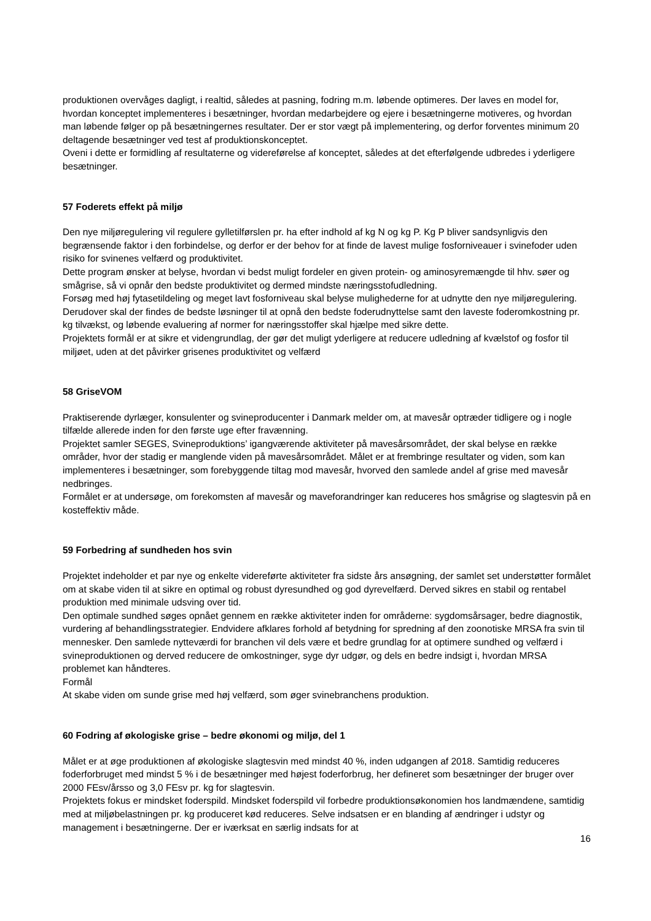produktionen overvåges dagligt, i realtid, således at pasning, fodring m.m. løbende optimeres. Der laves en model for, hvordan konceptet implementeres i besætninger, hvordan medarbejdere og ejere i besætningerne motiveres, og hvordan man løbende følger op på besætningernes resultater. Der er stor vægt på implementering, og derfor forventes minimum 20 deltagende besætninger ved test af produktionskonceptet.
Oveni i dette er formidling af resultaterne og videreførelse af konceptet, således at det efterfølgende udbredes i yderligere besætninger.
57 Foderets effekt på miljø
Den nye miljøregulering vil regulere gylletilførslen pr. ha efter indhold af kg N og kg P. Kg P bliver sandsynligvis den begrænsende faktor i den forbindelse, og derfor er der behov for at finde de lavest mulige fosforniveauer i svinefoder uden risiko for svinenes velfærd og produktivitet.
Dette program ønsker at belyse, hvordan vi bedst muligt fordeler en given protein- og aminosyremængde til hhv. søer og smågrise, så vi opnår den bedste produktivitet og dermed mindste næringsstofudledning.
Forsøg med høj fytasetildeling og meget lavt fosforniveau skal belyse mulighederne for at udnytte den nye miljøregulering. Derudover skal der findes de bedste løsninger til at opnå den bedste foderudnyttelse samt den laveste foderomkostning pr. kg tilvækst, og løbende evaluering af normer for næringsstoffer skal hjælpe med sikre dette.
Projektets formål er at sikre et videngrundlag, der gør det muligt yderligere at reducere udledning af kvælstof og fosfor til miljøet, uden at det påvirker grisenes produktivitet og velfærd
58 GriseVOM
Praktiserende dyrlæger, konsulenter og svineproducenter i Danmark melder om, at mavesår optræder tidligere og i nogle tilfælde allerede inden for den første uge efter fravænning.
Projektet samler SEGES, Svineproduktions’ igangværende aktiviteter på mavesårsområdet, der skal belyse en række områder, hvor der stadig er manglende viden på mavesårsområdet. Målet er at frembringe resultater og viden, som kan implementeres i besætninger, som forebyggende tiltag mod mavesår, hvorved den samlede andel af grise med mavesår nedbringes.
Formålet er at undersøge, om forekomsten af mavesår og maveforandringer kan reduceres hos smågrise og slagtesvin på en kosteffektiv måde.
59 Forbedring af sundheden hos svin
Projektet indeholder et par nye og enkelte videreførte aktiviteter fra sidste års ansøgning, der samlet set understøtter formålet om at skabe viden til at sikre en optimal og robust dyresundhed og god dyrevelfærd. Derved sikres en stabil og rentabel produktion med minimale udsving over tid.
Den optimale sundhed søges opnået gennem en række aktiviteter inden for områderne: sygdomsårsager, bedre diagnostik, vurdering af behandlingsstrategier. Endvidere afklares forhold af betydning for spredning af den zoonotiske MRSA fra svin til mennesker. Den samlede nytteværdi for branchen vil dels være et bedre grundlag for at optimere sundhed og velfærd i svineproduktionen og derved reducere de omkostninger, syge dyr udgør, og dels en bedre indsigt i, hvordan MRSA problemet kan håndteres.
Formål
At skabe viden om sunde grise med høj velfærd, som øger svinebranchens produktion.
60 Fodring af økologiske grise – bedre økonomi og miljø, del 1
Målet er at øge produktionen af økologiske slagtesvin med mindst 40 %, inden udgangen af 2018. Samtidig reduceres foderforbruget med mindst 5 % i de besætninger med højest foderforbrug, her defineret som besætninger der bruger over 2000 FEsv/årsso og 3,0 FEsv pr. kg for slagtesvin.
Projektets fokus er mindsket foderspild. Mindsket foderspild vil forbedre produktionsøkonomien hos landmændene, samtidig med at miljøbelastningen pr. kg produceret kød reduceres. Selve indsatsen er en blanding af ændringer i udstyr og management i besætningerne. Der er iværksat en særlig indsats for at
16